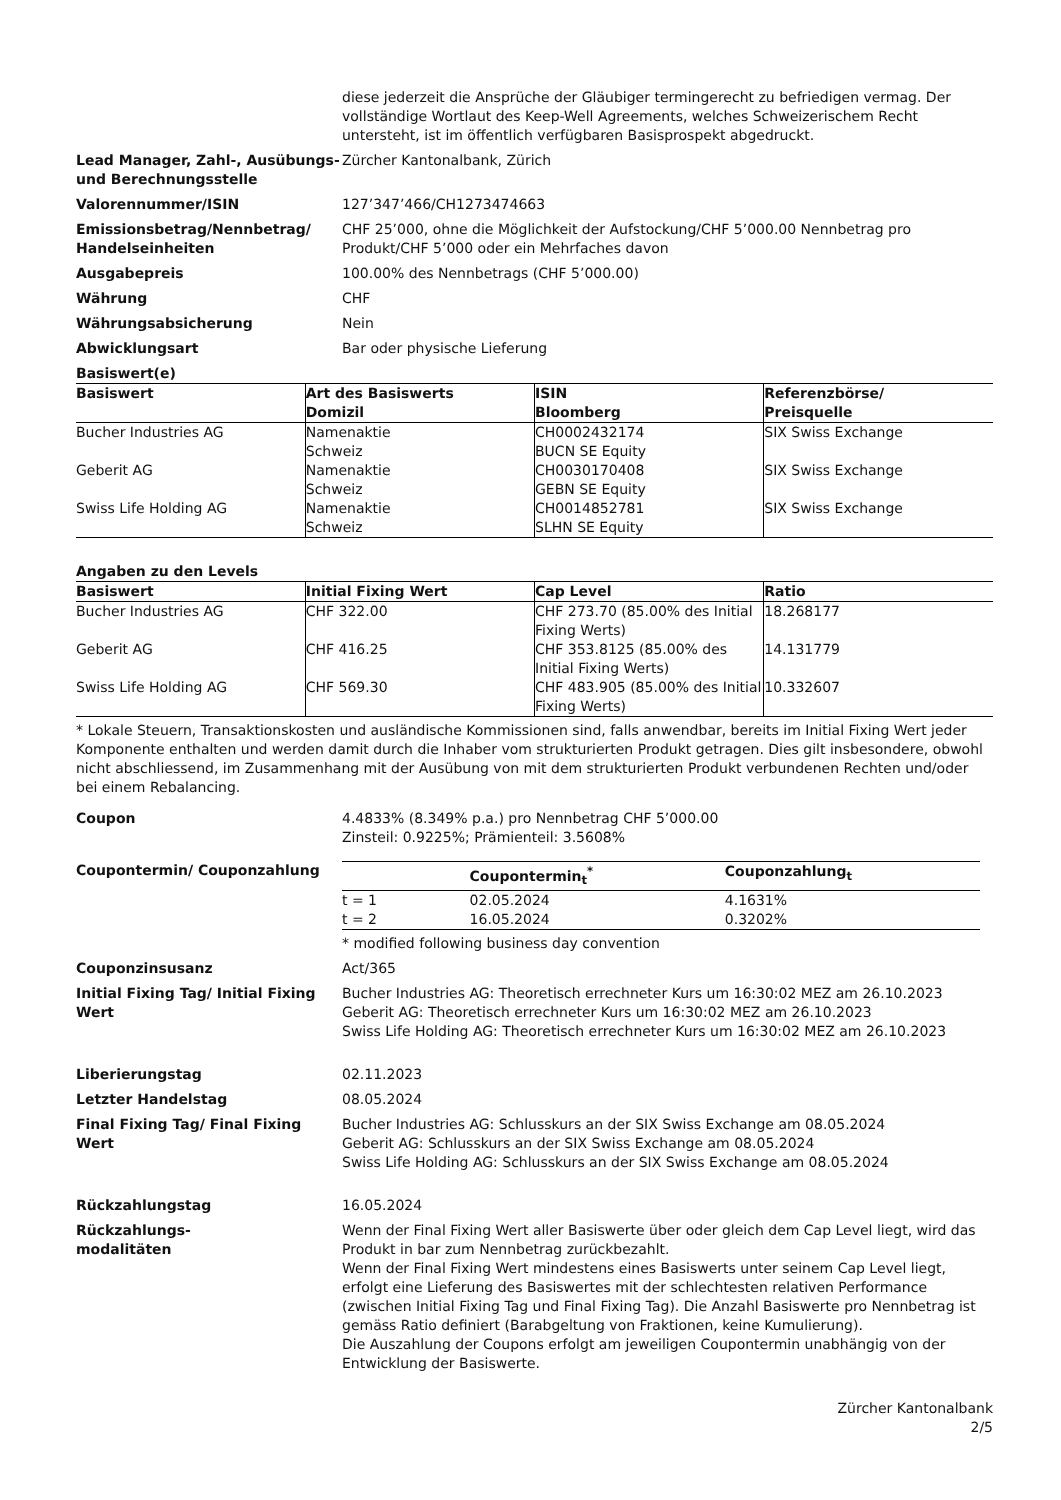diese jederzeit die Ansprüche der Gläubiger termingerecht zu befriedigen vermag. Der vollständige Wortlaut des Keep-Well Agreements, welches Schweizerischem Recht untersteht, ist im öffentlich verfügbaren Basisprospekt abgedruckt.
Lead Manager, Zahl-, Ausübungs- und Berechnungsstelle
Zürcher Kantonalbank, Zürich
Valorennummer/ISIN 127’347’466/CH1273474663
Emissionsbetrag/Nennbetrag/ Handelseinheiten
CHF 25’000, ohne die Möglichkeit der Aufstockung/CHF 5’000.00 Nennbetrag pro Produkt/CHF 5’000 oder ein Mehrfaches davon
Ausgabepreis 100.00% des Nennbetrags (CHF 5’000.00)
Währung CHF
Währungsabsicherung Nein
Abwicklungsart Bar oder physische Lieferung
Basiswert(e)
| Basiswert | Art des Basiswerts Domizil | ISIN Bloomberg | Referenzbörse/ Preisquelle |
| --- | --- | --- | --- |
| Bucher Industries AG | Namenaktie Schweiz | CH0002432174 BUCN SE Equity | SIX Swiss Exchange |
| Geberit AG | Namenaktie Schweiz | CH0030170408 GEBN SE Equity | SIX Swiss Exchange |
| Swiss Life Holding AG | Namenaktie Schweiz | CH0014852781 SLHN SE Equity | SIX Swiss Exchange |
Angaben zu den Levels
| Basiswert | Initial Fixing Wert | Cap Level | Ratio |
| --- | --- | --- | --- |
| Bucher Industries AG | CHF 322.00 | CHF 273.70 (85.00% des Initial Fixing Werts) | 18.268177 |
| Geberit AG | CHF 416.25 | CHF 353.8125 (85.00% des Initial Fixing Werts) | 14.131779 |
| Swiss Life Holding AG | CHF 569.30 | CHF 483.905 (85.00% des Initial Fixing Werts) | 10.332607 |
* Lokale Steuern, Transaktionskosten und ausländische Kommissionen sind, falls anwendbar, bereits im Initial Fixing Wert jeder Komponente enthalten und werden damit durch die Inhaber vom strukturierten Produkt getragen. Dies gilt insbesondere, obwohl nicht abschliessend, im Zusammenhang mit der Ausübung von mit dem strukturierten Produkt verbundenen Rechten und/oder bei einem Rebalancing.
Coupon 4.4833% (8.349% p.a.) pro Nennbetrag CHF 5’000.00
Zinsteil: 0.9225%; Prämienteil: 3.5608%
Coupontermin/ Couponzahlung
| | Coupontermin<sub>t</sub><sup>*</sup> | Couponzahlung<sub>t</sub> |
| --- | --- | --- |
| t = 1 | 02.05.2024 | 4.1631% |
| t = 2 | 16.05.2024 | 0.3202% |
* modified following business day convention
Couponzinsusanz Act/365
Initial Fixing Tag/ Initial Fixing Wert
Bucher Industries AG: Theoretisch errechneter Kurs um 16:30:02 MEZ am 26.10.2023
Geberit AG: Theoretisch errechneter Kurs um 16:30:02 MEZ am 26.10.2023
Swiss Life Holding AG: Theoretisch errechneter Kurs um 16:30:02 MEZ am 26.10.2023
Liberierungstag 02.11.2023
Letzter Handelstag 08.05.2024
Final Fixing Tag/ Final Fixing Wert
Bucher Industries AG: Schlusskurs an der SIX Swiss Exchange am 08.05.2024
Geberit AG: Schlusskurs an der SIX Swiss Exchange am 08.05.2024
Swiss Life Holding AG: Schlusskurs an der SIX Swiss Exchange am 08.05.2024
Rückzahlungstag 16.05.2024
Rückzahlungs-
modalitäten
Wenn der Final Fixing Wert aller Basiswerte über oder gleich dem Cap Level liegt, wird das Produkt in bar zum Nennbetrag zurückbezahlt.
Wenn der Final Fixing Wert mindestens eines Basiswerts unter seinem Cap Level liegt, erfolgt eine Lieferung des Basiswertes mit der schlechtesten relativen Performance (zwischen Initial Fixing Tag und Final Fixing Tag). Die Anzahl Basiswerte pro Nennbetrag ist gemäss Ratio definiert (Barabgeltung von Fraktionen, keine Kumulierung).
Die Auszahlung der Coupons erfolgt am jeweiligen Coupontermin unabhängig von der Entwicklung der Basiswerte.
Zürcher Kantonalbank
2/5